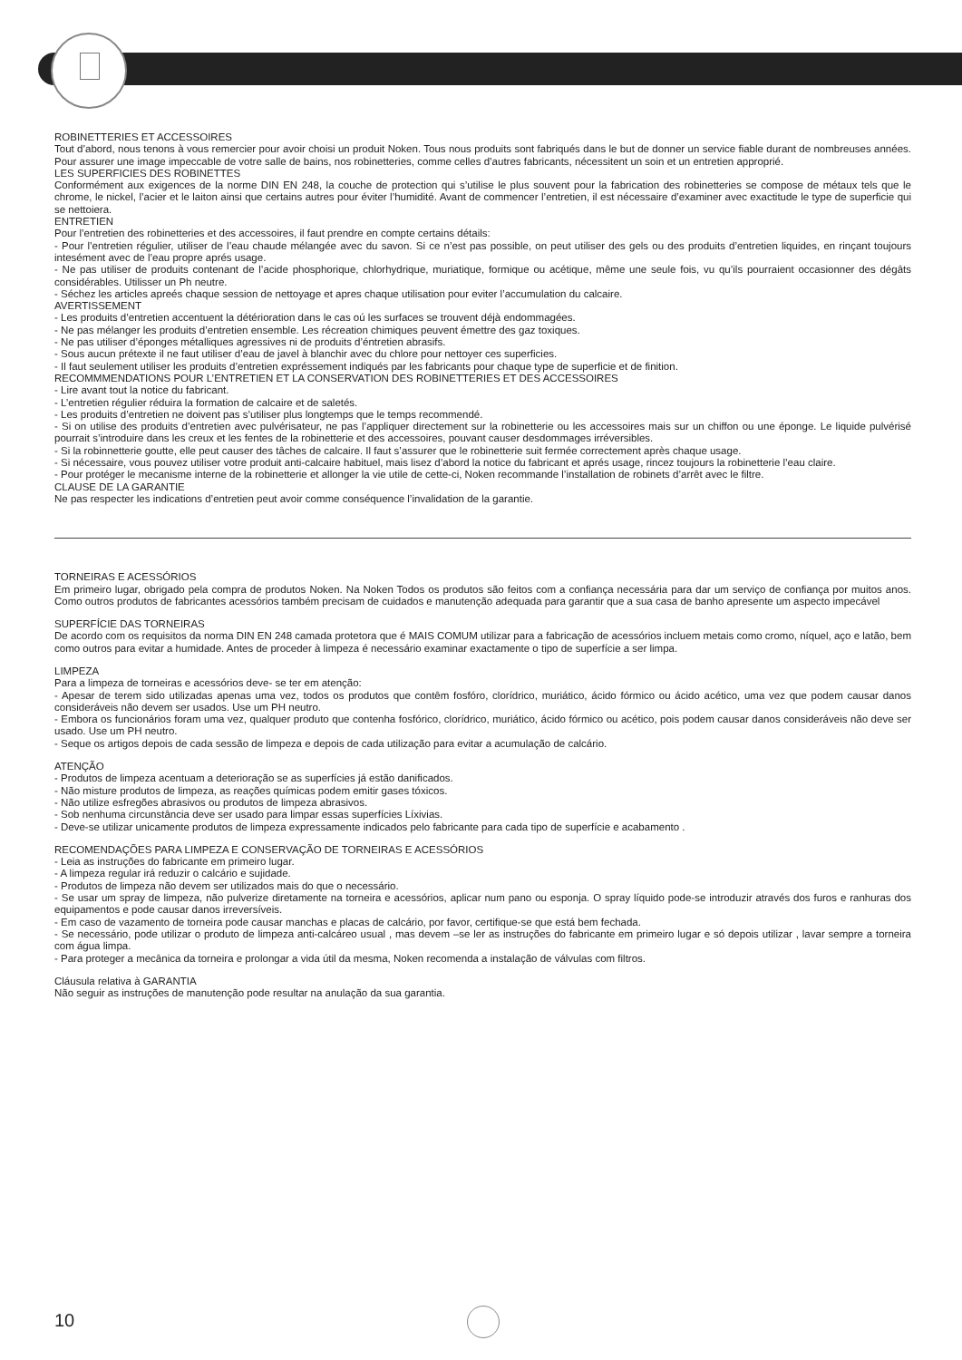ROBINETTERIES ET ACCESSOIRES
Tout d’abord, nous tenons à vous remercier pour avoir choisi un produit Noken. Tous nous produits sont fabriqués dans le but de donner un service fiable durant de nombreuses années. Pour assurer une image impeccable de votre salle de bains, nos robinetteries, comme celles d’autres fabricants, nécessitent un soin et un entretien approprié.
LES SUPERFICIES DES ROBINETTES
Conformément aux exigences de la norme DIN EN 248, la couche de protection qui s’utilise le plus souvent pour la fabrication des robinetteries se compose de métaux tels que le chrome, le nickel, l’acier et le laiton ainsi que certains autres pour éviter l’humidité. Avant de commencer l’entretien, il est nécessaire d’examiner avec exactitude le type de superficie qui se nettoiera.
ENTRETIEN
Pour l’entretien des robinetteries et des accessoires, il faut prendre en compte certains détails:
- Pour l’entretien régulier, utiliser de l’eau chaude mélangée avec du savon. Si ce n’est pas possible, on peut utiliser des gels ou des produits d’entretien liquides, en rinçant toujours intesément avec de l’eau propre aprés usage.
- Ne pas utiliser de produits contenant de l’acide phosphorique, chlorhydrique, muriatique, formique ou acétique, même une seule fois, vu qu’ils pourraient occasionner des dégâts considérables. Utilisser un Ph neutre.
- Séchez les articles apreés chaque session de nettoyage et apres chaque utilisation pour eviter l’accumulation du calcaire.
AVERTISSEMENT
- Les produits d’entretien accentuent la détérioration dans le cas oú les surfaces se trouvent déjà endommagées.
- Ne pas mélanger les produits d’entretien ensemble. Les récreation chimiques peuvent émettre des gaz toxiques.
- Ne pas utiliser d’éponges métalliques agressives ni de produits d’éntretien abrasifs.
- Sous aucun prétexte il ne faut utiliser d’eau de javel à blanchir avec du chlore pour nettoyer ces superficies.
- Il faut seulement utiliser les produits d’entretien expréssement indiqués par les fabricants pour chaque type de superficie et de finition.
RECOMMMENDATIONS POUR L’ENTRETIEN ET LA CONSERVATION DES ROBINETTERIES ET DES ACCESSOIRES
- Lire avant tout la notice du fabricant.
- L’entretien régulier réduira la formation de calcaire et de saletés.
- Les produits d’entretien ne doivent pas s’utiliser plus longtemps que le temps recommendé.
- Si on utilise des produits d’entretien avec pulvérisateur, ne pas l’appliquer directement sur la robinetterie ou les accessoires mais sur un chiffon ou une éponge. Le liquide pulvérisé pourrait s’introduire dans les creux et les fentes de la robinetterie et des accessoires, pouvant causer desdommages irréversibles.
- Si la robinnetterie goutte, elle peut causer des tâches de calcaire. Il faut s’assurer que le robinetterie suit fermée correctement après chaque usage.
- Si nécessaire, vous pouvez utiliser votre produit anti-calcaire habituel, mais lisez d’abord la notice du fabricant et aprés usage, rincez toujours la robinetterie l’eau claire.
- Pour protéger le mecanisme interne de la robinetterie et allonger la vie utile de cette-ci, Noken recommande l’installation de robinets d’arrêt avec le filtre.
CLAUSE DE LA GARANTIE
Ne pas respecter les indications d’entretien peut avoir comme conséquence l’invalidation de la garantie.
TORNEIRAS E ACESSÓRIOS
Em primeiro lugar, obrigado pela compra de produtos Noken. Na Noken Todos os produtos são feitos com a confiança necessária para dar um serviço de confiança por muitos anos. Como outros produtos de fabricantes acessórios também precisam de cuidados e manutenção adequada para garantir que a sua casa de banho apresente um aspecto impecável
SUPERFÍCIE DAS TORNEIRAS
De acordo com os requisitos da norma DIN EN 248 camada protetora que é MAIS COMUM utilizar para a fabricação de acessórios incluem metais como cromo, níquel, aço e latão, bem como outros para evitar a humidade. Antes de proceder à limpeza é necessário examinar exactamente o tipo de superfície a ser limpa.
LIMPEZA
Para a limpeza de torneiras e acessórios deve- se ter em atenção:
- Apesar de terem sido utilizadas apenas uma vez, todos os produtos que contêm fosfóro, clorídrico, muriático, ácido fórmico ou ácido acético, uma vez que podem causar danos consideráveis não devem ser usados. Use um PH neutro.
- Embora os funcionários foram uma vez, qualquer produto que contenha fosfórico, clorídrico, muriático, ácido fórmico ou acético, pois podem causar danos consideráveis não deve ser usado. Use um PH neutro.
- Seque os artigos depois de cada sessão de limpeza e depois de cada utilização para evitar a acumulação de calcário.
ATENÇÃO
- Produtos de limpeza acentuam a deterioração se as superfícies já estão danificados.
- Não misture produtos de limpeza, as reações químicas podem emitir gases tóxicos.
- Não utilize esfregões abrasivos ou produtos de limpeza abrasivos.
- Sob nenhuma circunstância deve ser usado para limpar essas superfícies Líxivias.
- Deve-se utilizar unicamente produtos de limpeza expressamente indicados pelo fabricante para cada tipo de superfície e acabamento .
RECOMENDAÇÕES PARA LIMPEZA E CONSERVAÇÃO DE TORNEIRAS E ACESSÓRIOS
- Leia as instruções do fabricante em primeiro lugar.
- A limpeza regular irá reduzir o calcário e sujidade.
- Produtos de limpeza não devem ser utilizados mais do que o necessário.
- Se usar um spray de limpeza, não pulverize diretamente na torneira e acessórios, aplicar num pano ou esponja. O spray líquido pode-se introduzir através dos furos e ranhuras dos equipamentos e pode causar danos irreversíveis.
- Em caso de vazamento de torneira pode causar manchas e placas de calcário, por favor, certifique-se que está bem fechada.
- Se necessário, pode utilizar o produto de limpeza anti-calcáreo usual , mas devem –se ler as instruções do fabricante em primeiro lugar e só depois utilizar , lavar sempre a torneira com água limpa.
- Para proteger a mecânica da torneira e prolongar a vida útil da mesma, Noken recomenda a instalação de válvulas com filtros.
Cláusula relativa à GARANTIA
Não seguir as instruções de manutenção pode resultar na anulação da sua garantia.
10